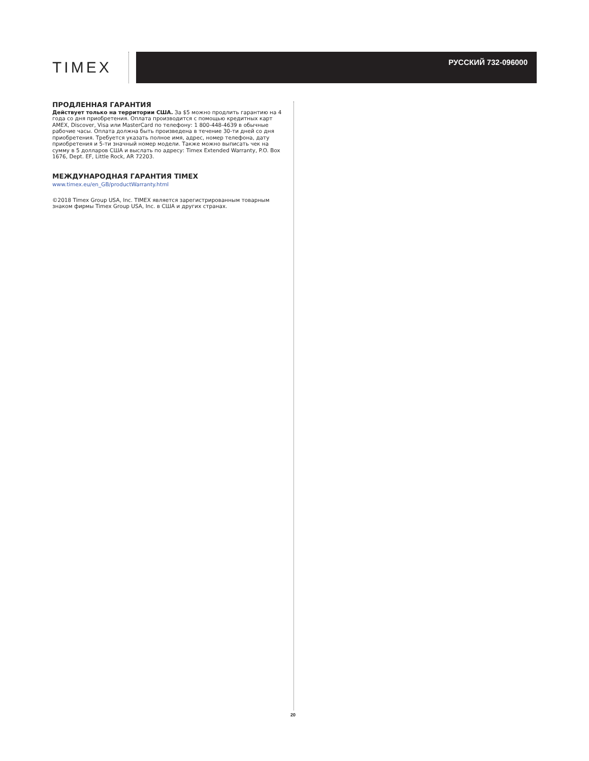TIMEX
РУССКИЙ 732-096000
ПРОДЛЕННАЯ ГАРАНТИЯ
Действует только на территории США. За $5 можно продлить гарантию на 4 года со дня приобретения. Оплата производится с помощью кредитных карт AMEX, Discover, Visa или MasterCard по телефону: 1 800-448-4639 в обычные рабочие часы. Оплата должна быть произведена в течение 30-ти дней со дня приобретения. Требуется указать полное имя, адрес, номер телефона, дату приобретения и 5-ти значный номер модели. Также можно выписать чек на сумму в 5 долларов США и выслать по адресу: Timex Extended Warranty, P.O. Box 1676, Dept. EF, Little Rock, AR 72203.
МЕЖДУНАРОДНАЯ ГАРАНТИЯ TIMEX
www.timex.eu/en_GB/productWarranty.html
©2018 Timex Group USA, Inc. TIMEX является зарегистрированным товарным знаком фирмы Timex Group USA, Inc. в США и других странах.
20